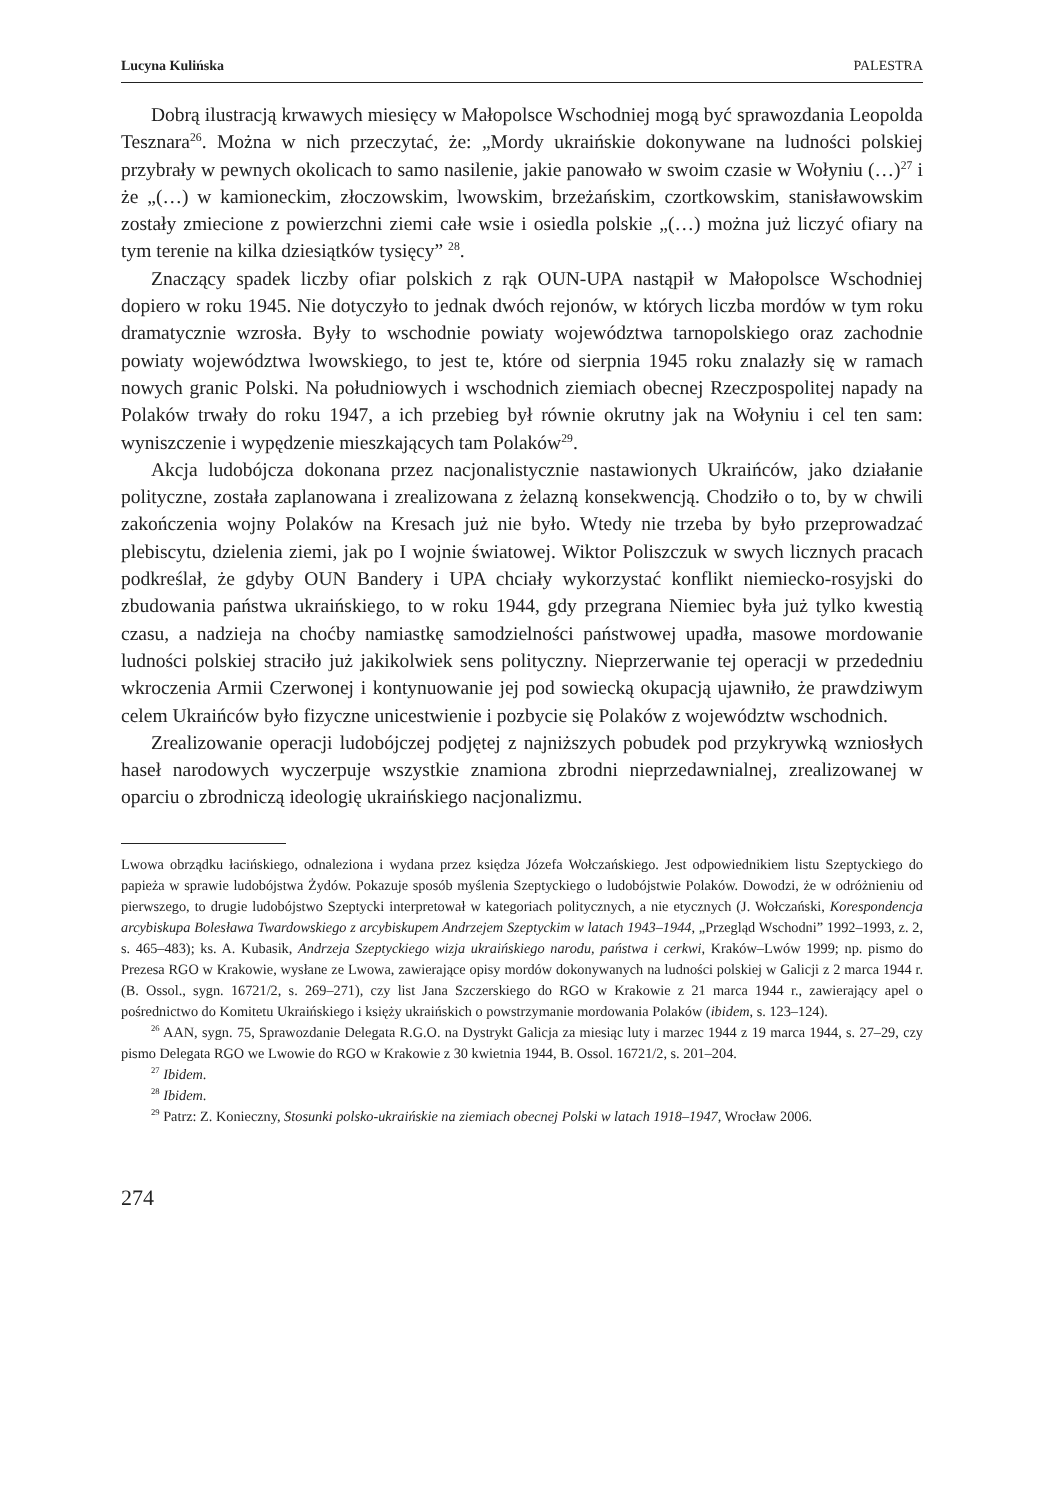Lucyna Kulińska PALESTRA
Dobrą ilustracją krwawych miesięcy w Małopolsce Wschodniej mogą być sprawozdania Leopolda Tesznara<sup>26</sup>. Można w nich przeczytać, że: „Mordy ukraińskie dokonywane na ludności polskiej przybrały w pewnych okolicach to samo nasilenie, jakie panowało w swoim czasie w Wołyniu (…)<sup>27</sup> i że „(…) w kamioneckim, złoczowskim, lwowskim, brzeżańskim, czortkowskim, stanisławowskim zostały zmiecione z powierzchni ziemi całe wsie i osiedla polskie „(…) można już liczyć ofiary na tym terenie na kilka dziesiątków tysięcy” <sup>28</sup>.
Znaczący spadek liczby ofiar polskich z rąk OUN-UPA nastąpił w Małopolsce Wschodniej dopiero w roku 1945. Nie dotyczyło to jednak dwóch rejonów, w których liczba mordów w tym roku dramatycznie wzrosła. Były to wschodnie powiaty województwa tarnopolskiego oraz zachodnie powiaty województwa lwowskiego, to jest te, które od sierpnia 1945 roku znalazły się w ramach nowych granic Polski. Na południowych i wschodnich ziemiach obecnej Rzeczpospolitej napady na Polaków trwały do roku 1947, a ich przebieg był równie okrutny jak na Wołyniu i cel ten sam: wyniszczenie i wypędzenie mieszkających tam Polaków<sup>29</sup>.
Akcja ludobójcza dokonana przez nacjonalistycznie nastawionych Ukraińców, jako działanie polityczne, została zaplanowana i zrealizowana z żelazną konsekwencją. Chodziło o to, by w chwili zakończenia wojny Polaków na Kresach już nie było. Wtedy nie trzeba by było przeprowadzać plebiscytu, dzielenia ziemi, jak po I wojnie światowej. Wiktor Poliszczuk w swych licznych pracach podkreślał, że gdyby OUN Bandery i UPA chciały wykorzystać konflikt niemiecko-rosyjski do zbudowania państwa ukraińskiego, to w roku 1944, gdy przegrana Niemiec była już tylko kwestią czasu, a nadzieja na choćby namiastkę samodzielności państwowej upadła, masowe mordowanie ludności polskiej straciło już jakikolwiek sens polityczny. Nieprzerwanie tej operacji w przededniu wkroczenia Armii Czerwonej i kontynuowanie jej pod sowiecką okupacją ujawniło, że prawdziwym celem Ukraińców było fizyczne unicestwienie i pozbycie się Polaków z województw wschodnich.
Zrealizowanie operacji ludobójczej podjętej z najniższych pobudek pod przykrywką wzniosłych haseł narodowych wyczerpuje wszystkie znamiona zbrodni nieprzedawnialnej, zrealizowanej w oparciu o zbrodniczą ideologię ukraińskiego nacjonalizmu.
Lwowa obrządku łacińskiego, odnaleziona i wydana przez księdza Józefa Wołczańskiego. Jest odpowiednikiem listu Szeptyckiego do papieża w sprawie ludobójstwa Żydów. Pokazuje sposób myślenia Szeptyckiego o ludobójstwie Polaków. Dowodzi, że w odróżnieniu od pierwszego, to drugie ludobójstwo Szeptycki interpretował w kategoriach politycznych, a nie etycznych (J. Wołczański, Korespondencja arcybiskupa Bolesława Twardowskiego z arcybiskupem Andrzejem Szeptyckim w latach 1943–1944, „Przegląd Wschodni” 1992–1993, z. 2, s. 465–483); ks. A. Kubasik, Andrzeja Szeptyckiego wizja ukraińskiego narodu, państwa i cerkwi, Kraków–Lwów 1999; np. pismo do Prezesa RGO w Krakowie, wysłane ze Lwowa, zawierające opisy mordów dokonywanych na ludności polskiej w Galicji z 2 marca 1944 r. (B. Ossol., sygn. 16721/2, s. 269–271), czy list Jana Szczerskiego do RGO w Krakowie z 21 marca 1944 r., zawierający apel o pośrednictwo do Komitetu Ukraińskiego i księży ukraińskich o powstrzymanie mordowania Polaków (ibidem, s. 123–124).
<sup>26</sup> AAN, sygn. 75, Sprawozdanie Delegata R.G.O. na Dystrykt Galicja za miesiąc luty i marzec 1944 z 19 marca 1944, s. 27–29, czy pismo Delegata RGO we Lwowie do RGO w Krakowie z 30 kwietnia 1944, B. Ossol. 16721/2, s. 201–204.
<sup>27</sup> Ibidem.
<sup>28</sup> Ibidem.
<sup>29</sup> Patrz: Z. Konieczny, Stosunki polsko-ukraińskie na ziemiach obecnej Polski w latach 1918–1947, Wrocław 2006.
274